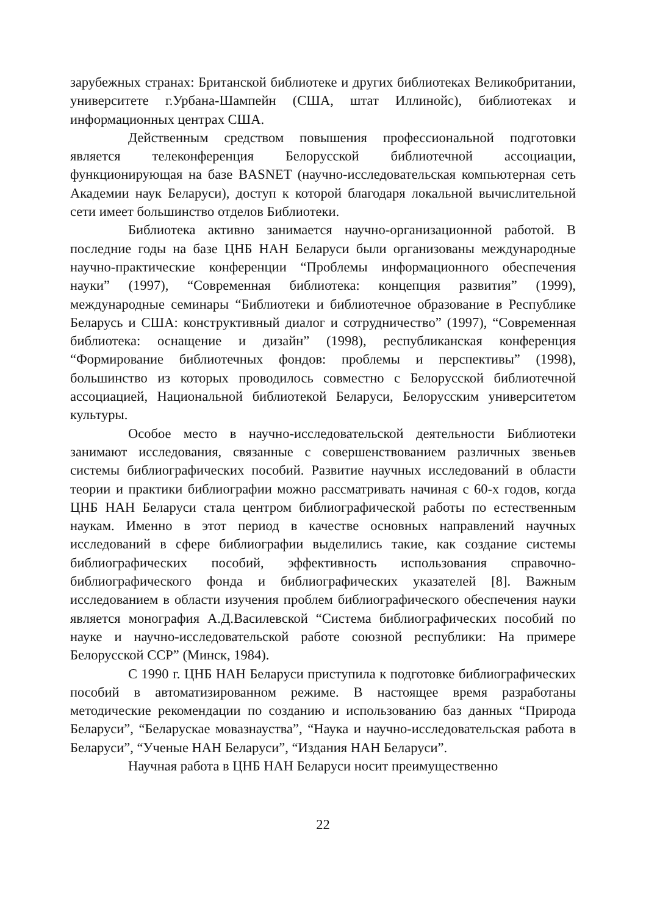зарубежных странах: Британской библиотеке и других библиотеках Великобритании, университете г.Урбана-Шампейн (США, штат Иллинойс), библиотеках и информационных центрах США.
Действенным средством повышения профессиональной подготовки является телеконференция Белорусской библиотечной ассоциации, функционирующая на базе BASNET (научно-исследовательская компьютерная сеть Академии наук Беларуси), доступ к которой благодаря локальной вычислительной сети имеет большинство отделов Библиотеки.
Библиотека активно занимается научно-организационной работой. В последние годы на базе ЦНБ НАН Беларуси были организованы международные научно-практические конференции “Проблемы информационного обеспечения науки” (1997), “Современная библиотека: концепция развития” (1999), международные семинары “Библиотеки и библиотечное образование в Республике Беларусь и США: конструктивный диалог и сотрудничество” (1997), “Современная библиотека: оснащение и дизайн” (1998), республиканская конференция “Формирование библиотечных фондов: проблемы и перспективы” (1998), большинство из которых проводилось совместно с Белорусской библиотечной ассоциацией, Национальной библиотекой Беларуси, Белорусским университетом культуры.
Особое место в научно-исследовательской деятельности Библиотеки занимают исследования, связанные с совершенствованием различных звеньев системы библиографических пособий. Развитие научных исследований в области теории и практики библиографии можно рассматривать начиная с 60-х годов, когда ЦНБ НАН Беларуси стала центром библиографической работы по естественным наукам. Именно в этот период в качестве основных направлений научных исследований в сфере библиографии выделились такие, как создание системы библиографических пособий, эффективность использования справочно-библиографического фонда и библиографических указателей [8]. Важным исследованием в области изучения проблем библиографического обеспечения науки является монография А.Д.Василевской “Система библиографических пособий по науке и научно-исследовательской работе союзной республики: На примере Белорусской ССР” (Минск, 1984).
С 1990 г. ЦНБ НАН Беларуси приступила к подготовке библиографических пособий в автоматизированном режиме. В настоящее время разработаны методические рекомендации по созданию и использованию баз данных “Природа Беларуси”, “Беларускае мовазнауства”, “Наука и научно-исследовательская работа в Беларуси”, “Ученые НАН Беларуси”, “Издания НАН Беларуси”.
Научная работа в ЦНБ НАН Беларуси носит преимущественно
22